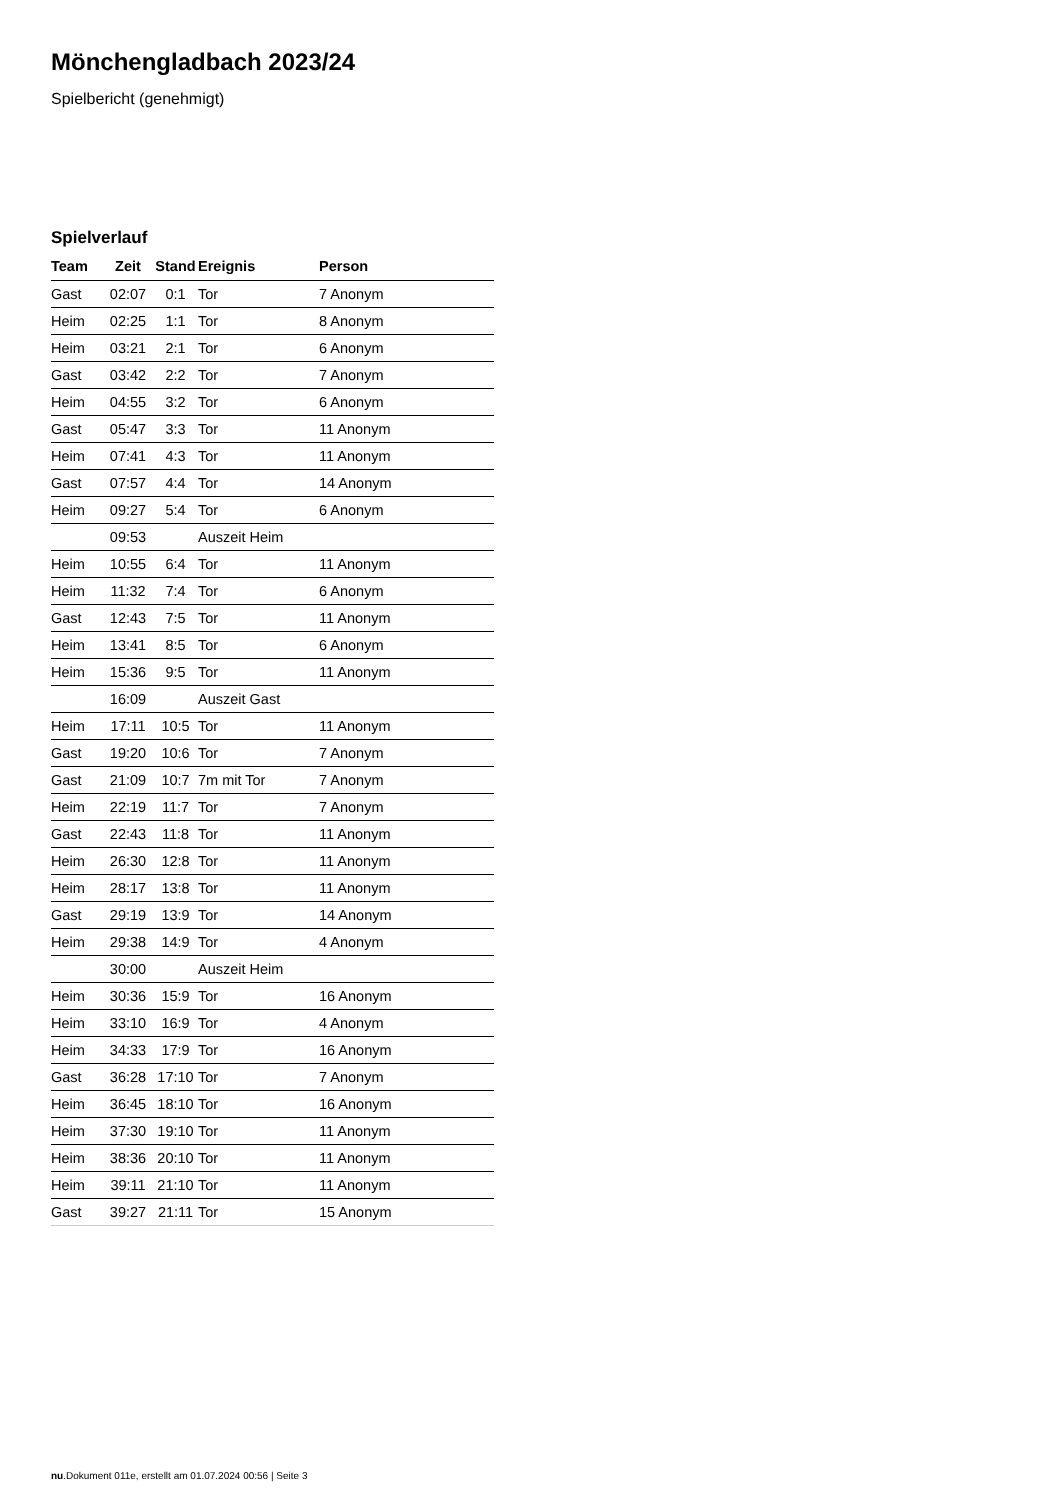Mönchengladbach 2023/24
Spielbericht (genehmigt)
Spielverlauf
| Team | Zeit | Stand | Ereignis | Person |
| --- | --- | --- | --- | --- |
| Gast | 02:07 | 0:1 | Tor | 7 Anonym |
| Heim | 02:25 | 1:1 | Tor | 8 Anonym |
| Heim | 03:21 | 2:1 | Tor | 6 Anonym |
| Gast | 03:42 | 2:2 | Tor | 7 Anonym |
| Heim | 04:55 | 3:2 | Tor | 6 Anonym |
| Gast | 05:47 | 3:3 | Tor | 11 Anonym |
| Heim | 07:41 | 4:3 | Tor | 11 Anonym |
| Gast | 07:57 | 4:4 | Tor | 14 Anonym |
| Heim | 09:27 | 5:4 | Tor | 6 Anonym |
| | 09:53 | | Auszeit Heim | |
| Heim | 10:55 | 6:4 | Tor | 11 Anonym |
| Heim | 11:32 | 7:4 | Tor | 6 Anonym |
| Gast | 12:43 | 7:5 | Tor | 11 Anonym |
| Heim | 13:41 | 8:5 | Tor | 6 Anonym |
| Heim | 15:36 | 9:5 | Tor | 11 Anonym |
| | 16:09 | | Auszeit Gast | |
| Heim | 17:11 | 10:5 | Tor | 11 Anonym |
| Gast | 19:20 | 10:6 | Tor | 7 Anonym |
| Gast | 21:09 | 10:7 | 7m mit Tor | 7 Anonym |
| Heim | 22:19 | 11:7 | Tor | 7 Anonym |
| Gast | 22:43 | 11:8 | Tor | 11 Anonym |
| Heim | 26:30 | 12:8 | Tor | 11 Anonym |
| Heim | 28:17 | 13:8 | Tor | 11 Anonym |
| Gast | 29:19 | 13:9 | Tor | 14 Anonym |
| Heim | 29:38 | 14:9 | Tor | 4 Anonym |
| | 30:00 | | Auszeit Heim | |
| Heim | 30:36 | 15:9 | Tor | 16 Anonym |
| Heim | 33:10 | 16:9 | Tor | 4 Anonym |
| Heim | 34:33 | 17:9 | Tor | 16 Anonym |
| Gast | 36:28 | 17:10 | Tor | 7 Anonym |
| Heim | 36:45 | 18:10 | Tor | 16 Anonym |
| Heim | 37:30 | 19:10 | Tor | 11 Anonym |
| Heim | 38:36 | 20:10 | Tor | 11 Anonym |
| Heim | 39:11 | 21:10 | Tor | 11 Anonym |
| Gast | 39:27 | 21:11 | Tor | 15 Anonym |
nu.Dokument 011e, erstellt am 01.07.2024 00:56 | Seite 3